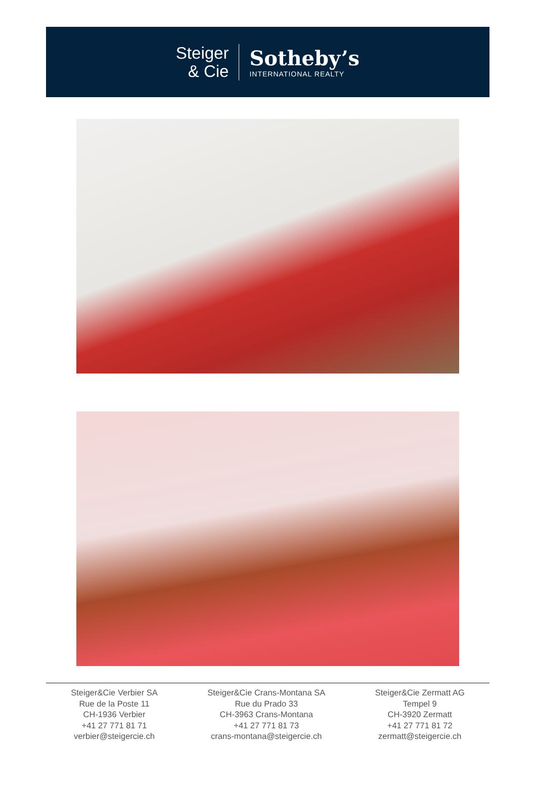Steiger
& Cie
Sotheby’s
INTERNATIONAL REALTY
Steiger&Cie Verbier SA
Rue de la Poste 11
CH-1936 Verbier
+41 27 771 81 71
verbier@steigercie.ch
Steiger&Cie Crans-Montana SA
Rue du Prado 33
CH-3963 Crans-Montana
+41 27 771 81 73
crans-montana@steigercie.ch
Steiger&Cie Zermatt AG
Tempel 9
CH-3920 Zermatt
+41 27 771 81 72
zermatt@steigercie.ch